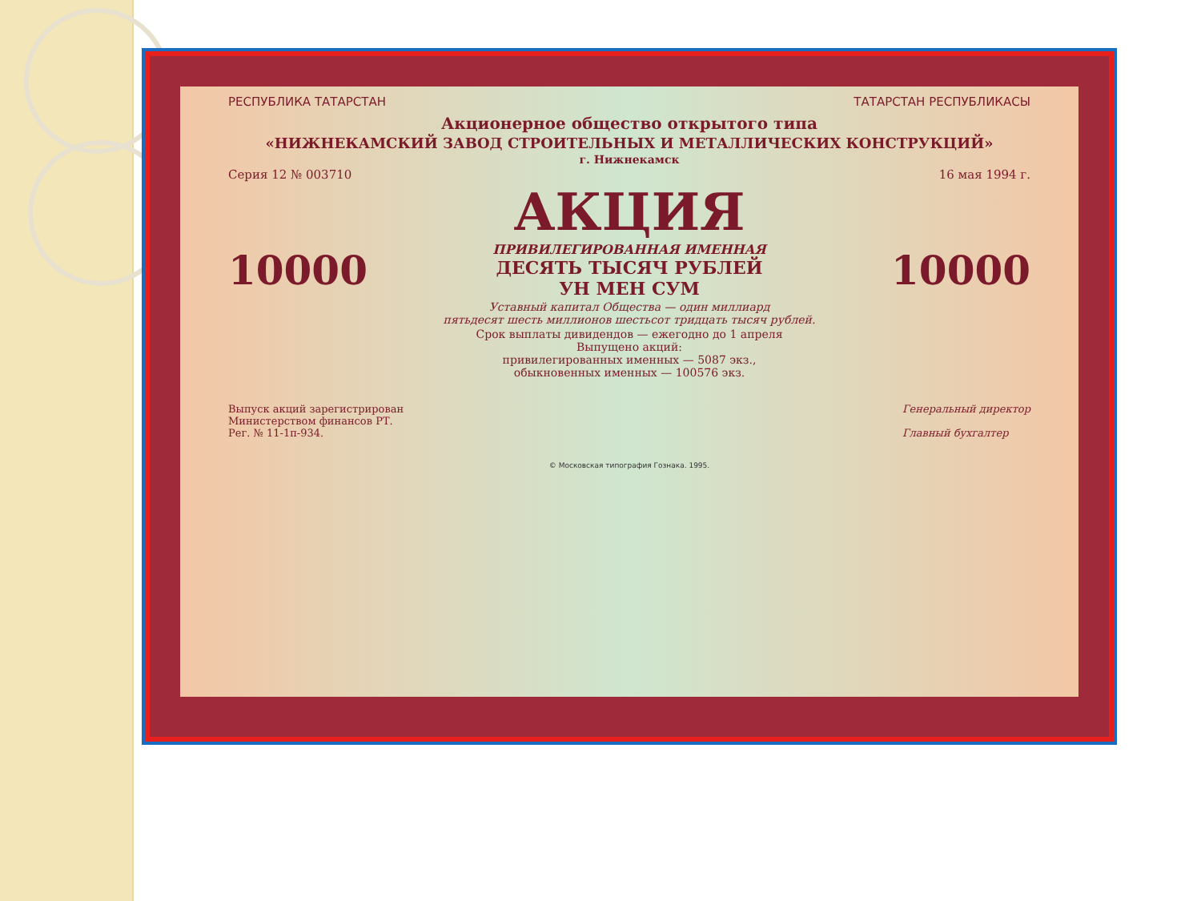РЕСПУБЛИКА ТАТАРСТАН ТАТАРСТАН РЕСПУБЛИКАСЫ
Акционерное общество открытого типа
«НИЖНЕКАМСКИЙ ЗАВОД СТРОИТЕЛЬНЫХ И МЕТАЛЛИЧЕСКИХ КОНСТРУКЦИЙ»
г. Нижнекамск
Серия 12 № 003710 16 мая 1994 г.
АКЦИЯ
10000 ПРИВИЛЕГИРОВАННАЯ ИМЕННАЯ
ДЕСЯТЬ ТЫСЯЧ РУБЛЕЙ
УН МЕН СУМ 10000
Уставный капитал Общества — один миллиард
пятьдесят шесть миллионов шестьсот тридцать тысяч рублей.
Срок выплаты дивидендов — ежегодно до 1 апреля
Выпущено акций:
привилегированных именных — 5087 экз.,
обыкновенных именных — 100576 экз.
Выпуск акций зарегистрирован
Министерством финансов РТ.
Рег. № 11-1п-934. Генеральный директор
Главный бухгалтер
© Московская типография Гознака. 1995.